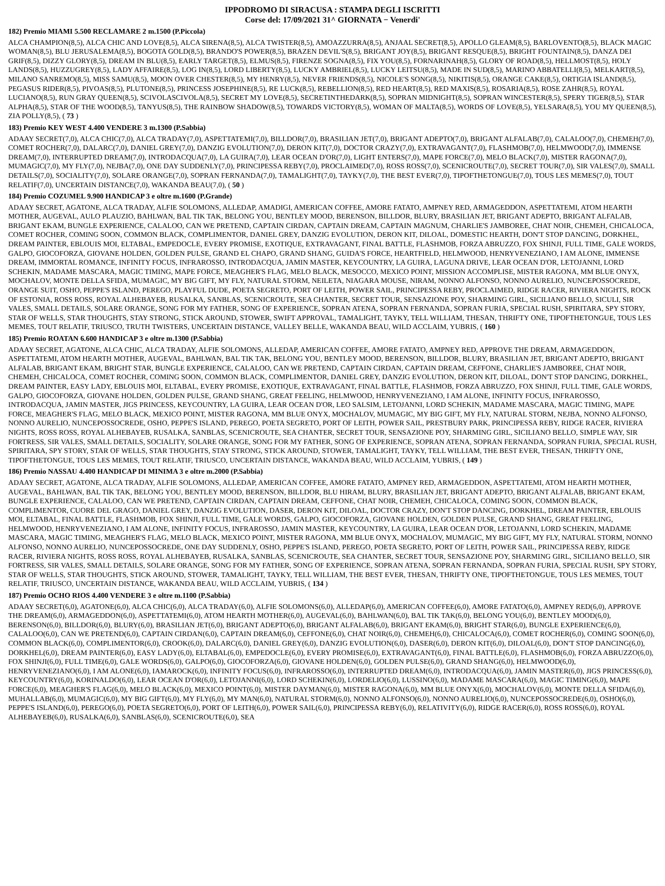IPPODROMO DI SIRACUSA : STAMPA DEGLI ISCRITTI
Corse del: 17/09/2021 31^ GIORNATA − Venerdi'
182) Premio MIAMI 5.500 RECLAMARE 2 m.1500 (P.Piccola)
ALCA CHAMPION(8,5), ALCA CHIC AND LOVE(8,5), ALCA SIRENA(8,5), ALCA TWISTER(8,5), AMOAZZURRA(8,5), ANJAAL SECRET(8,5), APOLLO GLEAM(8,5), BARLOVENTO(8,5), BLACK MAGIC WOMAN(8,5), BLU JERUSALEMA(8,5), BOGOTA GOLD(8,5), BRANDO'S POWER(8,5), BRAZEN DEVIL'S(8,5), BRIGANT JOY(8,5), BRIGANT RESQUE(8,5), BRIGHT FOUNTAIN(8,5), DANZA DEI GRIF(8,5), DIZZY GLORY(8,5), DREAM IN BLU(8,5), EARLY TARGET(8,5), ELMUS(8,5), FIRENZE SOGNA(8,5), FIX YOU(8,5), FORNARINAH(8,5), GLORY OF ROAD(8,5), HELLMOST(8,5), HOLY LANDS(8,5), HUZZUGREY(8,5), LADY AFFAIRE(8,5), LOG IN(8,5), LORD LIBERTY(8,5), LUCKY AMBRIEL(8,5), LUCKY LEITSU(8,5), MADE IN SUD(8,5), MARINO ABBATELLI(8,5), MELKART(8,5), MILANO SANREMO(8,5), MISS SAMU(8,5), MOON OVER CHESTER(8,5), MY HENRY(8,5), NEVER FRIENDS(8,5), NICOLE'S SONG(8,5), NIKITIS(8,5), ORANGE CAKE(8,5), ORTIGIA ISLAND(8,5), PEGASUS RIDER(8,5), PIVOAS(8,5), PLUTONE(8,5), PRINCESS JOSEPHINE(8,5), RE LUCK(8,5), REBELLION(8,5), RED HEART(8,5), RED MAXIS(8,5), ROSARIA(8,5), ROSE ZAHR(8,5), ROYAL LUCIANO(8,5), RUN GRAY QUEEN(8,5), SCIVOLASCIVOLA(8,5), SECRET MY LOVE(8,5), SECRETINTHEDARK(8,5), SOPRAN MIDNIGHT(8,5), SOPRAN WINCESTER(8,5), SPERY TIGER(8,5), STAR ALPHA(8,5), STAR OF THE WOOD(8,5), TANYUS(8,5), THE RAINBOW SHADOW(8,5), TOWARDS VICTORY(8,5), WOMAN OF MALTA(8,5), WORDS OF LOVE(8,5), YELSARA(8,5), YOU MY QUEEN(8,5), ZIA POLLY(8,5), ( 73 )
183) Premio KEY WEST 4.400 VENDERE 3 m.1300 (P.Sabbia)
ADAAY SECRET(7,0), ALCA CHIC(7,0), ALCA TRADAY(7,0), ASPETTATEMI(7,0), BILLDOR(7,0), BRASILIAN JET(7,0), BRIGANT ADEPTO(7,0), BRIGANT ALFALAB(7,0), CALALOO(7,0), CHEMEH(7,0), COMET ROCHER(7,0), DALARC(7,0), DANIEL GREY(7,0), DANZIG EVOLUTION(7,0), DERON KIT(7,0), DOCTOR CRAZY(7,0), EXTRAVAGANT(7,0), FLASHMOB(7,0), HELMWOOD(7,0), IMMENSE DREAM(7,0), INTERRUPTED DREAM(7,0), INTRODACQUA(7,0), LA GUIRA(7,0), LEAR OCEAN D'OR(7,0), LIGHT ENTERS(7,0), MAPE FORCE(7,0), MELO BLACK(7,0), MISTER RAGONA(7,0), MUMAGIC(7,0), MY FLY(7,0), NEJBA(7,0), ONE DAY SUDDENLY(7,0), PRINCIPESSA REBY(7,0), PROCLAIMED(7,0), ROSS ROSS(7,0), SCENICROUTE(7,0), SECRET TOUR(7,0), SIR VALES(7,0), SMALL DETAILS(7,0), SOCIALITY(7,0), SOLARE ORANGE(7,0), SOPRAN FERNANDA(7,0), TAMALIGHT(7,0), TAYKY(7,0), THE BEST EVER(7,0), TIPOFTHETONGUE(7,0), TOUS LES MEMES(7,0), TOUT RELATIF(7,0), UNCERTAIN DISTANCE(7,0), WAKANDA BEAU(7,0), ( 50 )
184) Premio COZUMEL 9.900 HANDICAP 3 e oltre m.1600 (P.Grande)
ADAAY SECRET, AGATONE, ALCA TRADAY, ALFIE SOLOMONS, ALLEDAP, AMADIGI, AMERICAN COFFEE, AMORE FATATO, AMPNEY RED, ARMAGEDDON, ASPETTATEMI, ATOM HEARTH MOTHER, AUGEVAL, AULO PLAUZIO, BAHLWAN, BAL TIK TAK, BELONG YOU, BENTLEY MOOD, BERENSON, BILLDOR, BLURY, BRASILIAN JET, BRIGANT ADEPTO, BRIGANT ALFALAB, BRIGANT EKAM, BUNGLE EXPERIENCE, CALALOO, CAN WE PRETEND, CAPTAIN CIRDAN, CAPTAIN DREAM, CAPTAIN MAGNUM, CHARLIE'S JAMBOREE, CHAT NOIR, CHEMEH, CHICALOCA, COMET ROCHER, COMING SOON, COMMON BLACK, COMPLIMENTOR, DANIEL GREY, DANZIG EVOLUTION, DERON KIT, DILOAL, DOMESTIC HEARTH, DON'T STOP DANCING, DORKHEL, DREAM PAINTER, EBLOUIS MOI, ELTABAL, EMPEDOCLE, EVERY PROMISE, EXOTIQUE, EXTRAVAGANT, FINAL BATTLE, FLASHMOB, FORZA ABRUZZO, FOX SHINJI, FULL TIME, GALE WORDS, GALPO, GIOCOFORZA, GIOVANE HOLDEN, GOLDEN PULSE, GRAND EL CHAPO, GRAND SHANG, GUIDA'S FORCE, HEARTFIELD, HELMWOOD, HENRYVENEZIANO, I AM ALONE, IMMENSE DREAM, IMMORTAL ROMANCE, INFINITY FOCUS, INFRAROSSO, INTRODACQUA, JAMIN MASTER, KEYCOUNTRY, LA GUIRA, LAGUNA DRIVE, LEAR OCEAN D'OR, LETOJANNI, LORD SCHEKIN, MADAME MASCARA, MAGIC TIMING, MAPE FORCE, MEAGHER'S FLAG, MELO BLACK, MESOCCO, MEXICO POINT, MISSION ACCOMPLISE, MISTER RAGONA, MM BLUE ONYX, MOCHALOV, MONTE DELLA SFIDA, MUMAGIC, MY BIG GIFT, MY FLY, NATURAL STORM, NEILETA, NIAGARA MOUSE, NIRAM, NONNO ALFONSO, NONNO AURELIO, NUNCEPOSSOCREDE, ORANGE SUIT, OSHO, PEPPE'S ISLAND, PEREGO, PLAYFUL DUDE, POETA SEGRETO, PORT OF LEITH, POWER SAIL, PRINCIPESSA REBY, PROCLAIMED, RIDGE RACER, RIVIERA NIGHTS, ROCK OF ESTONIA, ROSS ROSS, ROYAL ALHEBAYEB, RUSALKA, SANBLAS, SCENICROUTE, SEA CHANTER, SECRET TOUR, SENSAZIONE POY, SHARMING GIRL, SICILIANO BELLO, SICULI, SIR VALES, SMALL DETAILS, SOLARE ORANGE, SONG FOR MY FATHER, SONG OF EXPERIENCE, SOPRAN ATENA, SOPRAN FERNANDA, SOPRAN FURIA, SPECIAL RUSH, SPIRITARA, SPY STORY, STAR OF WELLS, STAR THOUGHTS, STAY STRONG, STICK AROUND, STOWER, SWIFT APPROVAL, TAMALIGHT, TAYKY, TELL WILLIAM, THESAN, THRIFTY ONE, TIPOFTHETONGUE, TOUS LES MEMES, TOUT RELATIF, TRIUSCO, TRUTH TWISTERS, UNCERTAIN DISTANCE, VALLEY BELLE, WAKANDA BEAU, WILD ACCLAIM, YUBRIS, ( 160 )
185) Premio ROATAN 6.600 HANDICAP 3 e oltre m.1300 (P.Sabbia)
ADAAY SECRET, AGATONE, ALCA CHIC, ALCA TRADAY, ALFIE SOLOMONS, ALLEDAP, AMERICAN COFFEE, AMORE FATATO, AMPNEY RED, APPROVE THE DREAM, ARMAGEDDON, ASPETTATEMI, ATOM HEARTH MOTHER, AUGEVAL, BAHLWAN, BAL TIK TAK, BELONG YOU, BENTLEY MOOD, BERENSON, BILLDOR, BLURY, BRASILIAN JET, BRIGANT ADEPTO, BRIGANT ALFALAB, BRIGANT EKAM, BRIGHT STAR, BUNGLE EXPERIENCE, CALALOO, CAN WE PRETEND, CAPTAIN CIRDAN, CAPTAIN DREAM, CEFFONE, CHARLIE'S JAMBOREE, CHAT NOIR, CHEMEH, CHICALOCA, COMET ROCHER, COMING SOON, COMMON BLACK, COMPLIMENTOR, DANIEL GREY, DANZIG EVOLUTION, DERON KIT, DILOAL, DON'T STOP DANCING, DORKHEL, DREAM PAINTER, EASY LADY, EBLOUIS MOI, ELTABAL, EVERY PROMISE, EXOTIQUE, EXTRAVAGANT, FINAL BATTLE, FLASHMOB, FORZA ABRUZZO, FOX SHINJI, FULL TIME, GALE WORDS, GALPO, GIOCOFORZA, GIOVANE HOLDEN, GOLDEN PULSE, GRAND SHANG, GREAT FEELING, HELMWOOD, HENRYVENEZIANO, I AM ALONE, INFINITY FOCUS, INFRAROSSO, INTRODACQUA, JAMIN MASTER, JIGS PRINCESS, KEYCOUNTRY, LA GUIRA, LEAR OCEAN D'OR, LEO SALSIM, LETOJANNI, LORD SCHEKIN, MADAME MASCARA, MAGIC TIMING, MAPE FORCE, MEAGHER'S FLAG, MELO BLACK, MEXICO POINT, MISTER RAGONA, MM BLUE ONYX, MOCHALOV, MUMAGIC, MY BIG GIFT, MY FLY, NATURAL STORM, NEJBA, NONNO ALFONSO, NONNO AURELIO, NUNCEPOSSOCREDE, OSHO, PEPPE'S ISLAND, PEREGO, POETA SEGRETO, PORT OF LEITH, POWER SAIL, PRESTBURY PARK, PRINCIPESSA REBY, RIDGE RACER, RIVIERA NIGHTS, ROSS ROSS, ROYAL ALHEBAYEB, RUSALKA, SANBLAS, SCENICROUTE, SEA CHANTER, SECRET TOUR, SENSAZIONE POY, SHARMING GIRL, SICILIANO BELLO, SIMPLE WAY, SIR FORTRESS, SIR VALES, SMALL DETAILS, SOCIALITY, SOLARE ORANGE, SONG FOR MY FATHER, SONG OF EXPERIENCE, SOPRAN ATENA, SOPRAN FERNANDA, SOPRAN FURIA, SPECIAL RUSH, SPIRITARA, SPY STORY, STAR OF WELLS, STAR THOUGHTS, STAY STRONG, STICK AROUND, STOWER, TAMALIGHT, TAYKY, TELL WILLIAM, THE BEST EVER, THESAN, THRIFTY ONE, TIPOFTHETONGUE, TOUS LES MEMES, TOUT RELATIF, TRIUSCO, UNCERTAIN DISTANCE, WAKANDA BEAU, WILD ACCLAIM, YUBRIS, ( 149 )
186) Premio NASSAU 4.400 HANDICAP DI MINIMA 3 e oltre m.2000 (P.Sabbia)
ADAAY SECRET, AGATONE, ALCA TRADAY, ALFIE SOLOMONS, ALLEDAP, AMERICAN COFFEE, AMORE FATATO, AMPNEY RED, ARMAGEDDON, ASPETTATEMI, ATOM HEARTH MOTHER, AUGEVAL, BAHLWAN, BAL TIK TAK, BELONG YOU, BENTLEY MOOD, BERENSON, BILLDOR, BLU HIRAM, BLURY, BRASILIAN JET, BRIGANT ADEPTO, BRIGANT ALFALAB, BRIGANT EKAM, BUNGLE EXPERIENCE, CALALOO, CAN WE PRETEND, CAPTAIN CIRDAN, CAPTAIN DREAM, CEFFONE, CHAT NOIR, CHEMEH, CHICALOCA, COMING SOON, COMMON BLACK, COMPLIMENTOR, CUORE DEL GRAGO, DANIEL GREY, DANZIG EVOLUTION, DASER, DERON KIT, DILOAL, DOCTOR CRAZY, DON'T STOP DANCING, DORKHEL, DREAM PAINTER, EBLOUIS MOI, ELTABAL, FINAL BATTLE, FLASHMOB, FOX SHINJI, FULL TIME, GALE WORDS, GALPO, GIOCOFORZA, GIOVANE HOLDEN, GOLDEN PULSE, GRAND SHANG, GREAT FEELING, HELMWOOD, HENRYVENEZIANO, I AM ALONE, INFINITY FOCUS, INFRAROSSO, JAMIN MASTER, KEYCOUNTRY, LA GUIRA, LEAR OCEAN D'OR, LETOJANNI, LORD SCHEKIN, MADAME MASCARA, MAGIC TIMING, MEAGHER'S FLAG, MELO BLACK, MEXICO POINT, MISTER RAGONA, MM BLUE ONYX, MOCHALOV, MUMAGIC, MY BIG GIFT, MY FLY, NATURAL STORM, NONNO ALFONSO, NONNO AURELIO, NUNCEPOSSOCREDE, ONE DAY SUDDENLY, OSHO, PEPPE'S ISLAND, PEREGO, POETA SEGRETO, PORT OF LEITH, POWER SAIL, PRINCIPESSA REBY, RIDGE RACER, RIVIERA NIGHTS, ROSS ROSS, ROYAL ALHEBAYEB, RUSALKA, SANBLAS, SCENICROUTE, SEA CHANTER, SECRET TOUR, SENSAZIONE POY, SHARMING GIRL, SICILIANO BELLO, SIR FORTRESS, SIR VALES, SMALL DETAILS, SOLARE ORANGE, SONG FOR MY FATHER, SONG OF EXPERIENCE, SOPRAN ATENA, SOPRAN FERNANDA, SOPRAN FURIA, SPECIAL RUSH, SPY STORY, STAR OF WELLS, STAR THOUGHTS, STICK AROUND, STOWER, TAMALIGHT, TAYKY, TELL WILLIAM, THE BEST EVER, THESAN, THRIFTY ONE, TIPOFTHETONGUE, TOUS LES MEMES, TOUT RELATIF, TRIUSCO, UNCERTAIN DISTANCE, WAKANDA BEAU, WILD ACCLAIM, YUBRIS, ( 134 )
187) Premio OCHO RIOS 4.400 VENDERE 3 e oltre m.1100 (P.Sabbia)
ADAAY SECRET(6,0), AGATONE(6,0), ALCA CHIC(6,0), ALCA TRADAY(6,0), ALFIE SOLOMONS(6,0), ALLEDAP(6,0), AMERICAN COFFEE(6,0), AMORE FATATO(6,0), AMPNEY RED(6,0), APPROVE THE DREAM(6,0), ARMAGEDDON(6,0), ASPETTATEMI(6,0), ATOM HEARTH MOTHER(6,0), AUGEVAL(6,0), BAHLWAN(6,0), BAL TIK TAK(6,0), BELONG YOU(6,0), BENTLEY MOOD(6,0), BERENSON(6,0), BILLDOR(6,0), BLURY(6,0), BRASILIAN JET(6,0), BRIGANT ADEPTO(6,0), BRIGANT ALFALAB(6,0), BRIGANT EKAM(6,0), BRIGHT STAR(6,0), BUNGLE EXPERIENCE(6,0), CALALOO(6,0), CAN WE PRETEND(6,0), CAPTAIN CIRDAN(6,0), CAPTAIN DREAM(6,0), CEFFONE(6,0), CHAT NOIR(6,0), CHEMEH(6,0), CHICALOCA(6,0), COMET ROCHER(6,0), COMING SOON(6,0), COMMON BLACK(6,0), COMPLIMENTOR(6,0), CROOK(6,0), DALARC(6,0), DANIEL GREY(6,0), DANZIG EVOLUTION(6,0), DASER(6,0), DERON KIT(6,0), DILOAL(6,0), DON'T STOP DANCING(6,0), DORKHEL(6,0), DREAM PAINTER(6,0), EASY LADY(6,0), ELTABAL(6,0), EMPEDOCLE(6,0), EVERY PROMISE(6,0), EXTRAVAGANT(6,0), FINAL BATTLE(6,0), FLASHMOB(6,0), FORZA ABRUZZO(6,0), FOX SHINJI(6,0), FULL TIME(6,0), GALE WORDS(6,0), GALPO(6,0), GIOCOFORZA(6,0), GIOVANE HOLDEN(6,0), GOLDEN PULSE(6,0), GRAND SHANG(6,0), HELMWOOD(6,0), HENRYVENEZIANO(6,0), I AM ALONE(6,0), IAMAROCK(6,0), INFINITY FOCUS(6,0), INFRAROSSO(6,0), INTERRUPTED DREAM(6,0), INTRODACQUA(6,0), JAMIN MASTER(6,0), JIGS PRINCESS(6,0), KEYCOUNTRY(6,0), KORINALDO(6,0), LEAR OCEAN D'OR(6,0), LETOJANNI(6,0), LORD SCHEKIN(6,0), LORDELIO(6,0), LUSSINO(6,0), MADAME MASCARA(6,0), MAGIC TIMING(6,0), MAPE FORCE(6,0), MEAGHER'S FLAG(6,0), MELO BLACK(6,0), MEXICO POINT(6,0), MISTER DAYMAN(6,0), MISTER RAGONA(6,0), MM BLUE ONYX(6,0), MOCHALOV(6,0), MONTE DELLA SFIDA(6,0), MUHALLAB(6,0), MUMAGIC(6,0), MY BIG GIFT(6,0), MY FLY(6,0), MY MAN(6,0), NATURAL STORM(6,0), NONNO ALFONSO(6,0), NONNO AURELIO(6,0), NUNCEPOSSOCREDE(6,0), OSHO(6,0), PEPPE'S ISLAND(6,0), PEREGO(6,0), POETA SEGRETO(6,0), PORT OF LEITH(6,0), POWER SAIL(6,0), PRINCIPESSA REBY(6,0), RELATIVITY(6,0), RIDGE RACER(6,0), ROSS ROSS(6,0), ROYAL ALHEBAYEB(6,0), RUSALKA(6,0), SANBLAS(6,0), SCENICROUTE(6,0), SEA